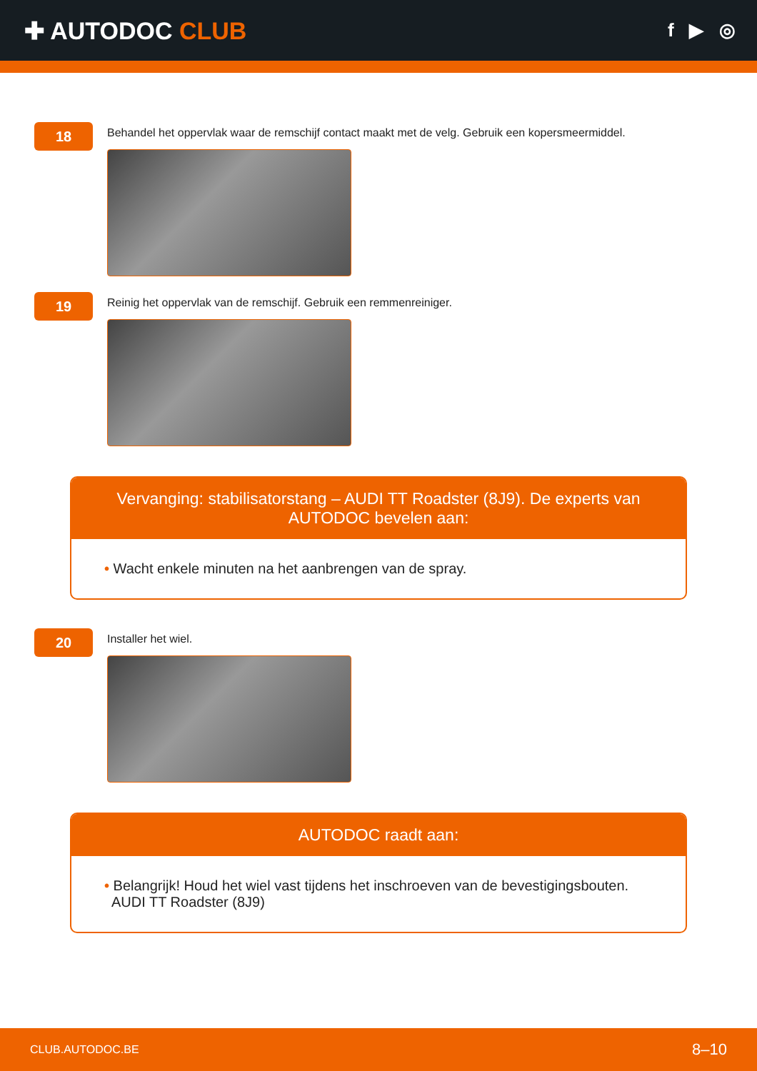✚ AUTODOC CLUB
f ▶ ◎
18
Behandel het oppervlak waar de remschijf contact maakt met de velg. Gebruik een kopersmeermiddel.
19
Reinig het oppervlak van de remschijf. Gebruik een remmenreiniger.
Vervanging: stabilisatorstang – AUDI TT Roadster (8J9). De experts van AUTODOC bevelen aan:
• Wacht enkele minuten na het aanbrengen van de spray.
20
Installer het wiel.
AUTODOC raadt aan:
• Belangrijk! Houd het wiel vast tijdens het inschroeven van de bevestigingsbouten.
AUDI TT Roadster (8J9)
CLUB.AUTODOC.BE 8–10